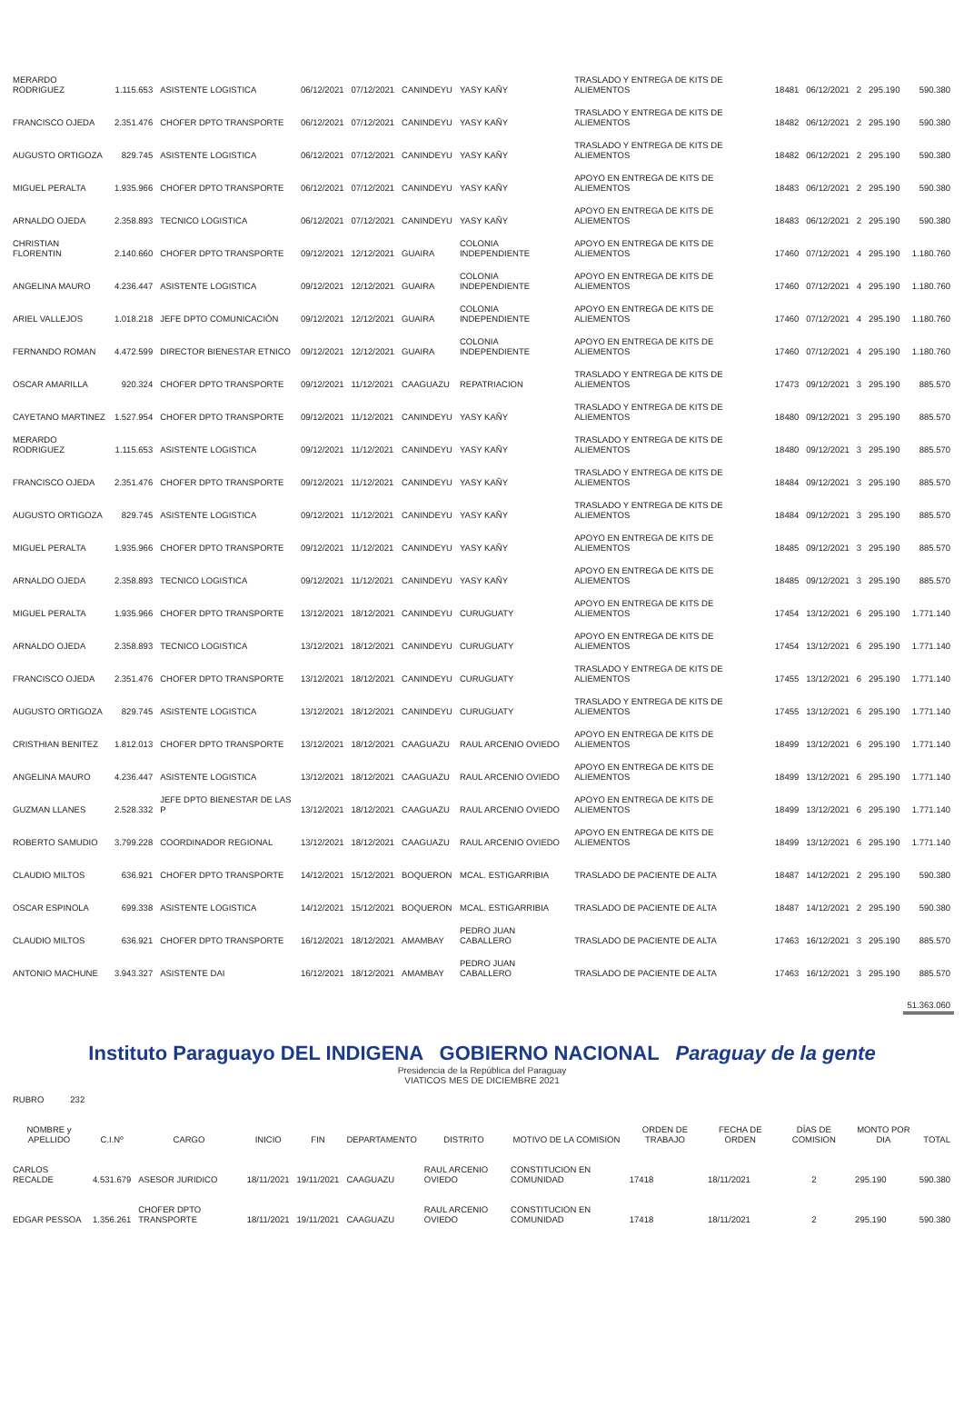| MERARDO RODRIGUEZ | 1.115.653 | ASISTENTE LOGISTICA | 06/12/2021 | 07/12/2021 | CANINDEYU | YASY KAÑY | TRASLADO Y ENTREGA DE KITS DE ALIEMENTOS | 18481 | 06/12/2021 | 2 | 295.190 | 590.380 |
| FRANCISCO OJEDA | 2.351.476 | CHOFER DPTO TRANSPORTE | 06/12/2021 | 07/12/2021 | CANINDEYU | YASY KAÑY | TRASLADO Y ENTREGA DE KITS DE ALIEMENTOS | 18482 | 06/12/2021 | 2 | 295.190 | 590.380 |
| AUGUSTO ORTIGOZA | 829.745 | ASISTENTE LOGISTICA | 06/12/2021 | 07/12/2021 | CANINDEYU | YASY KAÑY | TRASLADO Y ENTREGA DE KITS DE ALIEMENTOS | 18482 | 06/12/2021 | 2 | 295.190 | 590.380 |
| MIGUEL PERALTA | 1.935.966 | CHOFER DPTO TRANSPORTE | 06/12/2021 | 07/12/2021 | CANINDEYU | YASY KAÑY | APOYO EN ENTREGA DE KITS DE ALIEMENTOS | 18483 | 06/12/2021 | 2 | 295.190 | 590.380 |
| ARNALDO OJEDA | 2.358.893 | TECNICO LOGISTICA | 06/12/2021 | 07/12/2021 | CANINDEYU | YASY KAÑY | APOYO EN ENTREGA DE KITS DE ALIEMENTOS | 18483 | 06/12/2021 | 2 | 295.190 | 590.380 |
| CHRISTIAN FLORENTIN | 2.140.660 | CHOFER DPTO TRANSPORTE | 09/12/2021 | 12/12/2021 | GUAIRA | COLONIA INDEPENDIENTE | APOYO EN ENTREGA DE KITS DE ALIEMENTOS | 17460 | 07/12/2021 | 4 | 295.190 | 1.180.760 |
| ANGELINA MAURO | 4.236.447 | ASISTENTE LOGISTICA | 09/12/2021 | 12/12/2021 | GUAIRA | COLONIA INDEPENDIENTE | APOYO EN ENTREGA DE KITS DE ALIEMENTOS | 17460 | 07/12/2021 | 4 | 295.190 | 1.180.760 |
| ARIEL VALLEJOS | 1.018.218 | JEFE DPTO COMUNICACIÓN | 09/12/2021 | 12/12/2021 | GUAIRA | COLONIA INDEPENDIENTE | APOYO EN ENTREGA DE KITS DE ALIEMENTOS | 17460 | 07/12/2021 | 4 | 295.190 | 1.180.760 |
| FERNANDO ROMAN | 4.472.599 | DIRECTOR BIENESTAR ETNICO | 09/12/2021 | 12/12/2021 | GUAIRA | COLONIA INDEPENDIENTE | APOYO EN ENTREGA DE KITS DE ALIEMENTOS | 17460 | 07/12/2021 | 4 | 295.190 | 1.180.760 |
| OSCAR AMARILLA | 920.324 | CHOFER DPTO TRANSPORTE | 09/12/2021 | 11/12/2021 | CAAGUAZU | REPATRIACION | TRASLADO Y ENTREGA DE KITS DE ALIEMENTOS | 17473 | 09/12/2021 | 3 | 295.190 | 885.570 |
| CAYETANO MARTINEZ | 1.527.954 | CHOFER DPTO TRANSPORTE | 09/12/2021 | 11/12/2021 | CANINDEYU | YASY KAÑY | TRASLADO Y ENTREGA DE KITS DE ALIEMENTOS | 18480 | 09/12/2021 | 3 | 295.190 | 885.570 |
| MERARDO RODRIGUEZ | 1.115.653 | ASISTENTE LOGISTICA | 09/12/2021 | 11/12/2021 | CANINDEYU | YASY KAÑY | TRASLADO Y ENTREGA DE KITS DE ALIEMENTOS | 18480 | 09/12/2021 | 3 | 295.190 | 885.570 |
| FRANCISCO OJEDA | 2.351.476 | CHOFER DPTO TRANSPORTE | 09/12/2021 | 11/12/2021 | CANINDEYU | YASY KAÑY | TRASLADO Y ENTREGA DE KITS DE ALIEMENTOS | 18484 | 09/12/2021 | 3 | 295.190 | 885.570 |
| AUGUSTO ORTIGOZA | 829.745 | ASISTENTE LOGISTICA | 09/12/2021 | 11/12/2021 | CANINDEYU | YASY KAÑY | TRASLADO Y ENTREGA DE KITS DE ALIEMENTOS | 18484 | 09/12/2021 | 3 | 295.190 | 885.570 |
| MIGUEL PERALTA | 1.935.966 | CHOFER DPTO TRANSPORTE | 09/12/2021 | 11/12/2021 | CANINDEYU | YASY KAÑY | APOYO EN ENTREGA DE KITS DE ALIEMENTOS | 18485 | 09/12/2021 | 3 | 295.190 | 885.570 |
| ARNALDO OJEDA | 2.358.893 | TECNICO LOGISTICA | 09/12/2021 | 11/12/2021 | CANINDEYU | YASY KAÑY | APOYO EN ENTREGA DE KITS DE ALIEMENTOS | 18485 | 09/12/2021 | 3 | 295.190 | 885.570 |
| MIGUEL PERALTA | 1.935.966 | CHOFER DPTO TRANSPORTE | 13/12/2021 | 18/12/2021 | CANINDEYU | CURUGUATY | APOYO EN ENTREGA DE KITS DE ALIEMENTOS | 17454 | 13/12/2021 | 6 | 295.190 | 1.771.140 |
| ARNALDO OJEDA | 2.358.893 | TECNICO LOGISTICA | 13/12/2021 | 18/12/2021 | CANINDEYU | CURUGUATY | APOYO EN ENTREGA DE KITS DE ALIEMENTOS | 17454 | 13/12/2021 | 6 | 295.190 | 1.771.140 |
| FRANCISCO OJEDA | 2.351.476 | CHOFER DPTO TRANSPORTE | 13/12/2021 | 18/12/2021 | CANINDEYU | CURUGUATY | TRASLADO Y ENTREGA DE KITS DE ALIEMENTOS | 17455 | 13/12/2021 | 6 | 295.190 | 1.771.140 |
| AUGUSTO ORTIGOZA | 829.745 | ASISTENTE LOGISTICA | 13/12/2021 | 18/12/2021 | CANINDEYU | CURUGUATY | TRASLADO Y ENTREGA DE KITS DE ALIEMENTOS | 17455 | 13/12/2021 | 6 | 295.190 | 1.771.140 |
| CRISTHIAN BENITEZ | 1.812.013 | CHOFER DPTO TRANSPORTE | 13/12/2021 | 18/12/2021 | CAAGUAZU | RAUL ARCENIO OVIEDO | APOYO EN ENTREGA DE KITS DE ALIEMENTOS | 18499 | 13/12/2021 | 6 | 295.190 | 1.771.140 |
| ANGELINA MAURO | 4.236.447 | ASISTENTE LOGISTICA | 13/12/2021 | 18/12/2021 | CAAGUAZU | RAUL ARCENIO OVIEDO | APOYO EN ENTREGA DE KITS DE ALIEMENTOS | 18499 | 13/12/2021 | 6 | 295.190 | 1.771.140 |
| GUZMAN LLANES | 2.528.332 | JEFE DPTO BIENESTAR DE LAS P | 13/12/2021 | 18/12/2021 | CAAGUAZU | RAUL ARCENIO OVIEDO | APOYO EN ENTREGA DE KITS DE ALIEMENTOS | 18499 | 13/12/2021 | 6 | 295.190 | 1.771.140 |
| ROBERTO SAMUDIO | 3.799.228 | COORDINADOR REGIONAL | 13/12/2021 | 18/12/2021 | CAAGUAZU | RAUL ARCENIO OVIEDO | APOYO EN ENTREGA DE KITS DE ALIEMENTOS | 18499 | 13/12/2021 | 6 | 295.190 | 1.771.140 |
| CLAUDIO MILTOS | 636.921 | CHOFER DPTO TRANSPORTE | 14/12/2021 | 15/12/2021 | BOQUERON | MCAL. ESTIGARRIBIA | TRASLADO DE PACIENTE DE ALTA | 18487 | 14/12/2021 | 2 | 295.190 | 590.380 |
| OSCAR ESPINOLA | 699.338 | ASISTENTE LOGISTICA | 14/12/2021 | 15/12/2021 | BOQUERON | MCAL. ESTIGARRIBIA | TRASLADO DE PACIENTE DE ALTA | 18487 | 14/12/2021 | 2 | 295.190 | 590.380 |
| CLAUDIO MILTOS | 636.921 | CHOFER DPTO TRANSPORTE | 16/12/2021 | 18/12/2021 | AMAMBAY | PEDRO JUAN CABALLERO | TRASLADO DE PACIENTE DE ALTA | 17463 | 16/12/2021 | 3 | 295.190 | 885.570 |
| ANTONIO MACHUNE | 3.943.327 | ASISTENTE DAI | 16/12/2021 | 18/12/2021 | AMAMBAY | PEDRO JUAN CABALLERO | TRASLADO DE PACIENTE DE ALTA | 17463 | 16/12/2021 | 3 | 295.190 | 885.570 |
| | | | | | | | | | | | | 51.363.060 |
Instituto Paraguayo DEL INDIGENA GOBIERNO NACIONAL Paraguay de la gente
Presidencia de la República del Paraguay
VIATICOS MES DE DICIEMBRE 2021
RUBRO 232
| NOMBRE y APELLIDO | C.I.Nº | CARGO | INICIO | FIN | DEPARTAMENTO | DISTRITO | MOTIVO DE LA COMISION | ORDEN DE TRABAJO | FECHA DE ORDEN | DÍAS DE COMISION | MONTO POR DIA | TOTAL |
| --- | --- | --- | --- | --- | --- | --- | --- | --- | --- | --- | --- | --- |
| CARLOS RECALDE | 4.531.679 | ASESOR JURIDICO | 18/11/2021 | 19/11/2021 | CAAGUAZU | RAUL ARCENIO OVIEDO | CONSTITUCION EN COMUNIDAD | 17418 | 18/11/2021 | 2 | 295.190 | 590.380 |
| EDGAR PESSOA | 1.356.261 | CHOFER DPTO TRANSPORTE | 18/11/2021 | 19/11/2021 | CAAGUAZU | RAUL ARCENIO OVIEDO | CONSTITUCION EN COMUNIDAD | 17418 | 18/11/2021 | 2 | 295.190 | 590.380 |